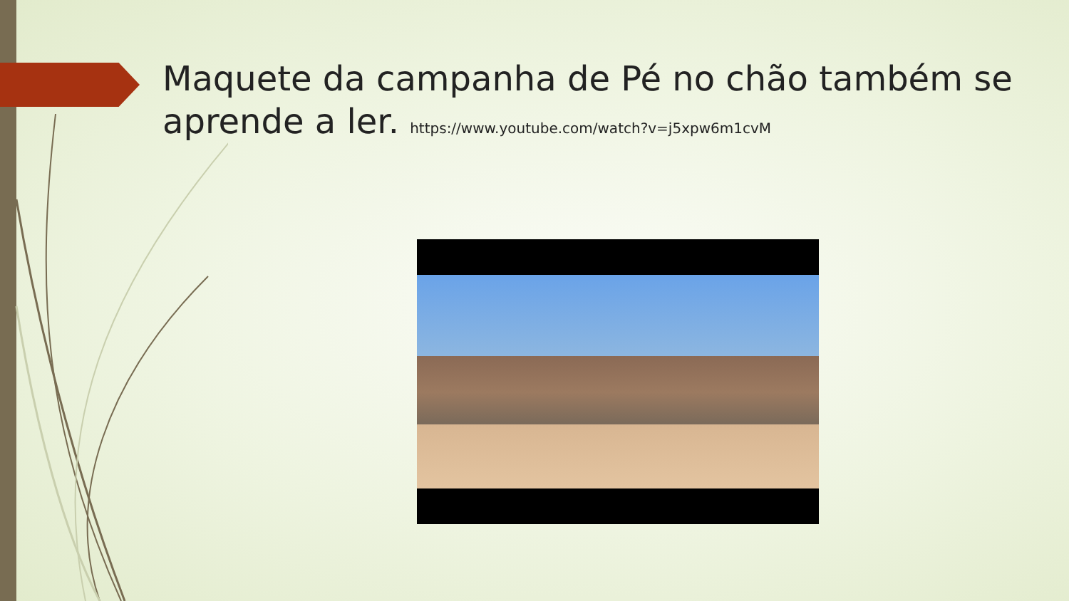Maquete da campanha de Pé no chão também se aprende a ler. https://www.youtube.com/watch?v=j5xpw6m1cvM